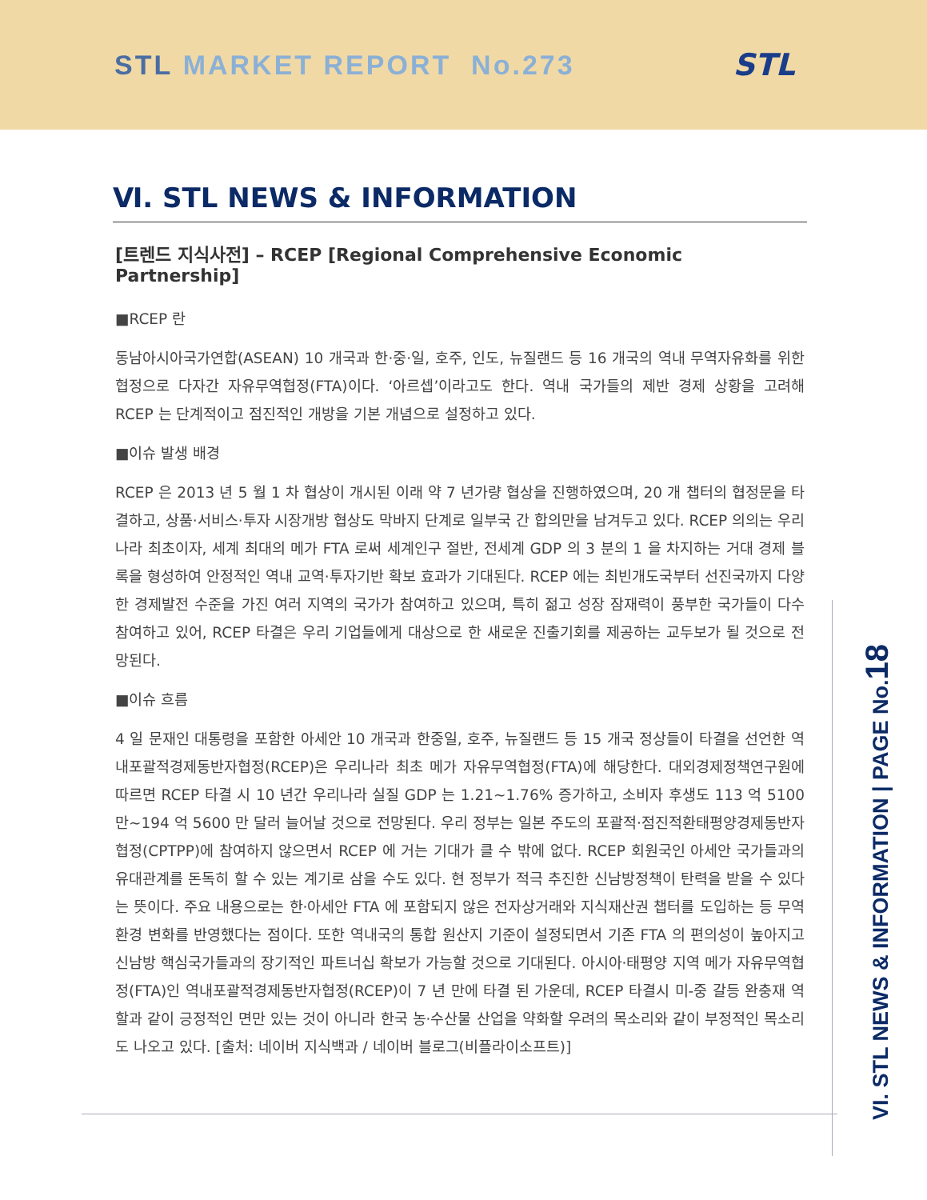STL MARKET REPORT No.273 STL
Ⅵ. STL NEWS & INFORMATION
[트렌드 지식사전] – RCEP [Regional Comprehensive Economic Partnership]
■RCEP 란
동남아시아국가연합(ASEAN) 10 개국과 한·중·일, 호주, 인도, 뉴질랜드 등 16 개국의 역내 무역자유화를 위한 협정으로 다자간 자유무역협정(FTA)이다. ‘아르셉’이라고도 한다. 역내 국가들의 제반 경제 상황을 고려해 RCEP 는 단계적이고 점진적인 개방을 기본 개념으로 설정하고 있다.
■이슈 발생 배경
RCEP 은 2013 년 5 월 1 차 협상이 개시된 이래 약 7 년가량 협상을 진행하였으며, 20 개 챕터의 협정문을 타결하고, 상품·서비스·투자 시장개방 협상도 막바지 단계로 일부국 간 합의만을 남겨두고 있다. RCEP 의의는 우리나라 최초이자, 세계 최대의 메가 FTA 로써 세계인구 절반, 전세계 GDP 의 3 분의 1 을 차지하는 거대 경제 블록을 형성하여 안정적인 역내 교역·투자기반 확보 효과가 기대된다. RCEP 에는 최빈개도국부터 선진국까지 다양한 경제발전 수준을 가진 여러 지역의 국가가 참여하고 있으며, 특히 젊고 성장 잠재력이 풍부한 국가들이 다수 참여하고 있어, RCEP 타결은 우리 기업들에게 대상으로 한 새로운 진출기회를 제공하는 교두보가 될 것으로 전망된다.
■이슈 흐름
4 일 문재인 대통령을 포함한 아세안 10 개국과 한중일, 호주, 뉴질랜드 등 15 개국 정상들이 타결을 선언한 역내포괄적경제동반자협정(RCEP)은 우리나라 최초 메가 자유무역협정(FTA)에 해당한다. 대외경제정책연구원에 따르면 RCEP 타결 시 10 년간 우리나라 실질 GDP 는 1.21~1.76% 증가하고, 소비자 후생도 113 억 5100 만~194 억 5600 만 달러 늘어날 것으로 전망된다. 우리 정부는 일본 주도의 포괄적·점진적환태평양경제동반자협정(CPTPP)에 참여하지 않으면서 RCEP 에 거는 기대가 클 수 밖에 없다. RCEP 회원국인 아세안 국가들과의 유대관계를 돈독히 할 수 있는 계기로 삼을 수도 있다. 현 정부가 적극 추진한 신남방정책이 탄력을 받을 수 있다는 뜻이다. 주요 내용으로는 한·아세안 FTA 에 포함되지 않은 전자상거래와 지식재산권 챕터를 도입하는 등 무역환경 변화를 반영했다는 점이다. 또한 역내국의 통합 원산지 기준이 설정되면서 기존 FTA 의 편의성이 높아지고 신남방 핵심국가들과의 장기적인 파트너십 확보가 가능할 것으로 기대된다. 아시아·태평양 지역 메가 자유무역협정(FTA)인 역내포괄적경제동반자협정(RCEP)이 7 년 만에 타결 된 가운데, RCEP 타결시 미-중 갈등 완충재 역할과 같이 긍정적인 면만 있는 것이 아니라 한국 농·수산물 산업을 약화할 우려의 목소리와 같이 부정적인 목소리도 나오고 있다. [출처: 네이버 지식백과 / 네이버 블로그(비플라이소프트)]
VI. STL NEWS & INFORMATION | PAGE No.18